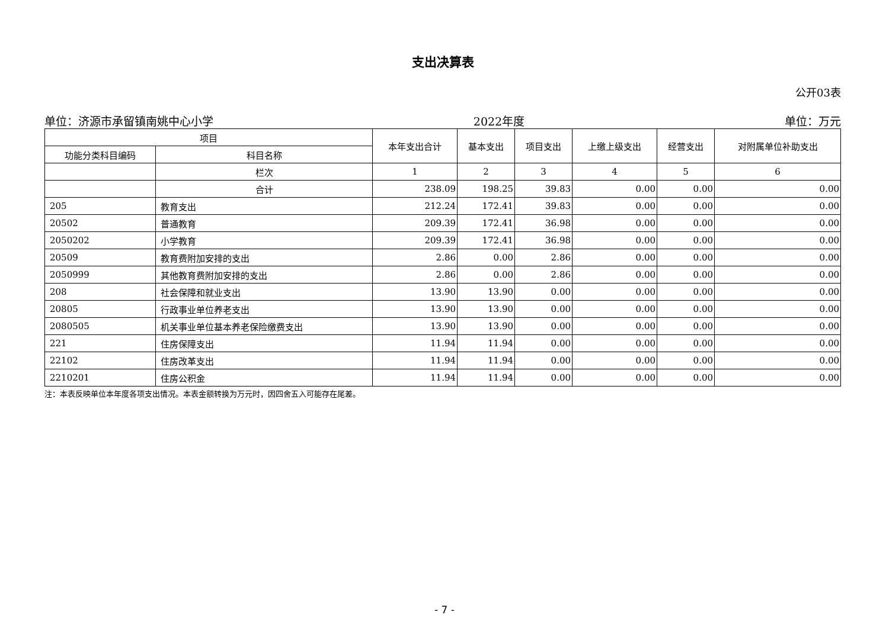支出决算表
公开03表
单位：济源市承留镇南姚中心小学 2022年度 单位：万元
| 项目 | | 本年支出合计 | 基本支出 | 项目支出 | 上缴上级支出 | 经营支出 | 对附属单位补助支出 |
| --- | --- | --- | --- | --- | --- | --- | --- |
| 功能分类科目编码 | 科目名称 | | | | | | |
| | 栏次 | 1 | 2 | 3 | 4 | 5 | 6 |
| | 合计 | 238.09 | 198.25 | 39.83 | 0.00 | 0.00 | 0.00 |
| 205 | 教育支出 | 212.24 | 172.41 | 39.83 | 0.00 | 0.00 | 0.00 |
| 20502 | 普通教育 | 209.39 | 172.41 | 36.98 | 0.00 | 0.00 | 0.00 |
| 2050202 | 小学教育 | 209.39 | 172.41 | 36.98 | 0.00 | 0.00 | 0.00 |
| 20509 | 教育费附加安排的支出 | 2.86 | 0.00 | 2.86 | 0.00 | 0.00 | 0.00 |
| 2050999 | 其他教育费附加安排的支出 | 2.86 | 0.00 | 2.86 | 0.00 | 0.00 | 0.00 |
| 208 | 社会保障和就业支出 | 13.90 | 13.90 | 0.00 | 0.00 | 0.00 | 0.00 |
| 20805 | 行政事业单位养老支出 | 13.90 | 13.90 | 0.00 | 0.00 | 0.00 | 0.00 |
| 2080505 | 机关事业单位基本养老保险缴费支出 | 13.90 | 13.90 | 0.00 | 0.00 | 0.00 | 0.00 |
| 221 | 住房保障支出 | 11.94 | 11.94 | 0.00 | 0.00 | 0.00 | 0.00 |
| 22102 | 住房改革支出 | 11.94 | 11.94 | 0.00 | 0.00 | 0.00 | 0.00 |
| 2210201 | 住房公积金 | 11.94 | 11.94 | 0.00 | 0.00 | 0.00 | 0.00 |
注：本表反映单位本年度各项支出情况。本表金额转换为万元时，因四舍五入可能存在尾差。
- 7 -